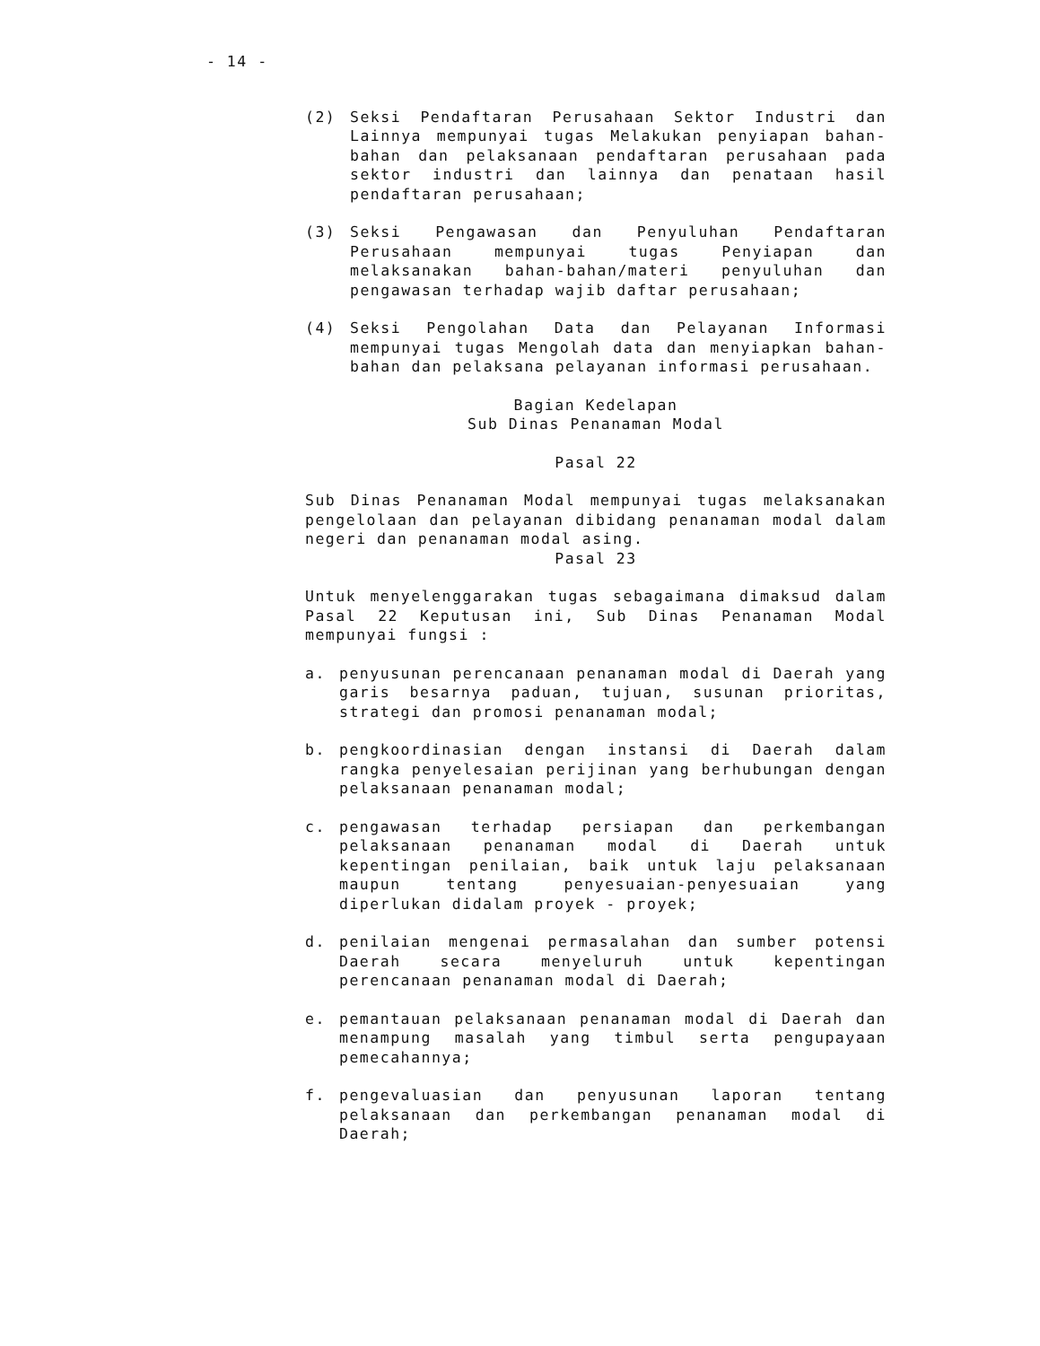- 14 -
(2) Seksi Pendaftaran Perusahaan Sektor Industri dan Lainnya mempunyai tugas Melakukan penyiapan bahan-bahan dan pelaksanaan pendaftaran perusahaan pada sektor industri dan lainnya dan penataan hasil pendaftaran perusahaan;
(3) Seksi Pengawasan dan Penyuluhan Pendaftaran Perusahaan mempunyai tugas Penyiapan dan melaksanakan bahan-bahan/materi penyuluhan dan pengawasan terhadap wajib daftar perusahaan;
(4) Seksi Pengolahan Data dan Pelayanan Informasi mempunyai tugas Mengolah data dan menyiapkan bahan-bahan dan pelaksana pelayanan informasi perusahaan.
Bagian Kedelapan
Sub Dinas Penanaman Modal
Pasal 22
Sub Dinas Penanaman Modal mempunyai tugas melaksanakan pengelolaan dan pelayanan dibidang penanaman modal dalam negeri dan penanaman modal asing.
Pasal 23
Untuk menyelenggarakan tugas sebagaimana dimaksud dalam Pasal 22 Keputusan ini, Sub Dinas Penanaman Modal mempunyai fungsi :
a. penyusunan perencanaan penanaman modal di Daerah yang garis besarnya paduan, tujuan, susunan prioritas, strategi dan promosi penanaman modal;
b. pengkoordinasian dengan instansi di Daerah dalam rangka penyelesaian perijinan yang berhubungan dengan pelaksanaan penanaman modal;
c. pengawasan terhadap persiapan dan perkembangan pelaksanaan penanaman modal di Daerah untuk kepentingan penilaian, baik untuk laju pelaksanaan maupun tentang penyesuaian-penyesuaian yang diperlukan didalam proyek - proyek;
d. penilaian mengenai permasalahan dan sumber potensi Daerah secara menyeluruh untuk kepentingan perencanaan penanaman modal di Daerah;
e. pemantauan pelaksanaan penanaman modal di Daerah dan menampung masalah yang timbul serta pengupayaan pemecahannya;
f. pengevaluasian dan penyusunan laporan tentang pelaksanaan dan perkembangan penanaman modal di Daerah;